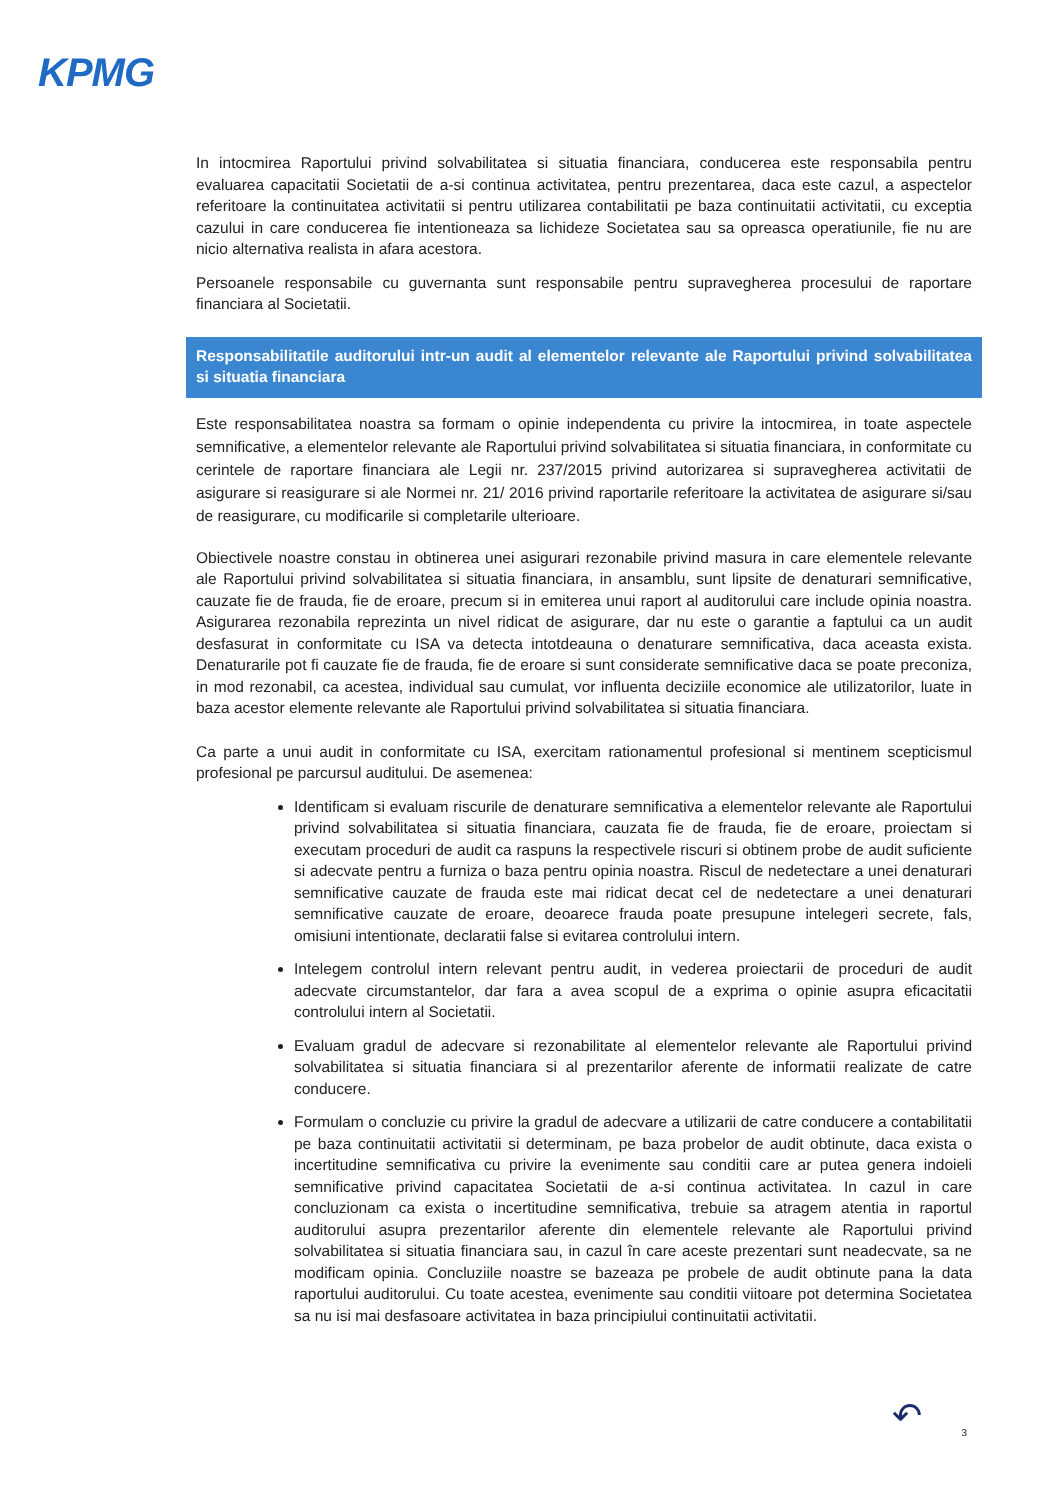KPMG
In intocmirea Raportului privind solvabilitatea si situatia financiara, conducerea este responsabila pentru evaluarea capacitatii Societatii de a-si continua activitatea, pentru prezentarea, daca este cazul, a aspectelor referitoare la continuitatea activitatii si pentru utilizarea contabilitatii pe baza continuitatii activitatii, cu exceptia cazului in care conducerea fie intentioneaza sa lichideze Societatea sau sa opreasca operatiunile, fie nu are nicio alternativa realista in afara acestora.
Persoanele responsabile cu guvernanta sunt responsabile pentru supravegherea procesului de raportare financiara al Societatii.
Responsabilitatile auditorului intr-un audit al elementelor relevante ale Raportului privind solvabilitatea si situatia financiara
Este responsabilitatea noastra sa formam o opinie independenta cu privire la intocmirea, in toate aspectele semnificative, a elementelor relevante ale Raportului privind solvabilitatea si situatia financiara, in conformitate cu cerintele de raportare financiara ale Legii nr. 237/2015 privind autorizarea si supravegherea activitatii de asigurare si reasigurare si ale Normei nr. 21/ 2016 privind raportarile referitoare la activitatea de asigurare si/sau de reasigurare, cu modificarile si completarile ulterioare.
Obiectivele noastre constau in obtinerea unei asigurari rezonabile privind masura in care elementele relevante ale Raportului privind solvabilitatea si situatia financiara, in ansamblu, sunt lipsite de denaturari semnificative, cauzate fie de frauda, fie de eroare, precum si in emiterea unui raport al auditorului care include opinia noastra. Asigurarea rezonabila reprezinta un nivel ridicat de asigurare, dar nu este o garantie a faptului ca un audit desfasurat in conformitate cu ISA va detecta intotdeauna o denaturare semnificativa, daca aceasta exista. Denaturarile pot fi cauzate fie de frauda, fie de eroare si sunt considerate semnificative daca se poate preconiza, in mod rezonabil, ca acestea, individual sau cumulat, vor influenta deciziile economice ale utilizatorilor, luate in baza acestor elemente relevante ale Raportului privind solvabilitatea si situatia financiara.
Ca parte a unui audit in conformitate cu ISA, exercitam rationamentul profesional si mentinem scepticismul profesional pe parcursul auditului. De asemenea:
Identificam si evaluam riscurile de denaturare semnificativa a elementelor relevante ale Raportului privind solvabilitatea si situatia financiara, cauzata fie de frauda, fie de eroare, proiectam si executam proceduri de audit ca raspuns la respectivele riscuri si obtinem probe de audit suficiente si adecvate pentru a furniza o baza pentru opinia noastra. Riscul de nedetectare a unei denaturari semnificative cauzate de frauda este mai ridicat decat cel de nedetectare a unei denaturari semnificative cauzate de eroare, deoarece frauda poate presupune intelegeri secrete, fals, omisiuni intentionate, declaratii false si evitarea controlului intern.
Intelegem controlul intern relevant pentru audit, in vederea proiectarii de proceduri de audit adecvate circumstantelor, dar fara a avea scopul de a exprima o opinie asupra eficacitatii controlului intern al Societatii.
Evaluam gradul de adecvare si rezonabilitate al elementelor relevante ale Raportului privind solvabilitatea si situatia financiara si al prezentarilor aferente de informatii realizate de catre conducere.
Formulam o concluzie cu privire la gradul de adecvare a utilizarii de catre conducere a contabilitatii pe baza continuitatii activitatii si determinam, pe baza probelor de audit obtinute, daca exista o incertitudine semnificativa cu privire la evenimente sau conditii care ar putea genera indoieli semnificative privind capacitatea Societatii de a-si continua activitatea. In cazul in care concluzionam ca exista o incertitudine semnificativa, trebuie sa atragem atentia in raportul auditorului asupra prezentarilor aferente din elementele relevante ale Raportului privind solvabilitatea si situatia financiara sau, in cazul în care aceste prezentari sunt neadecvate, sa ne modificam opinia. Concluziile noastre se bazeaza pe probele de audit obtinute pana la data raportului auditorului. Cu toate acestea, evenimente sau conditii viitoare pot determina Societatea sa nu isi mai desfasoare activitatea in baza principiului continuitatii activitatii.
↶ 3